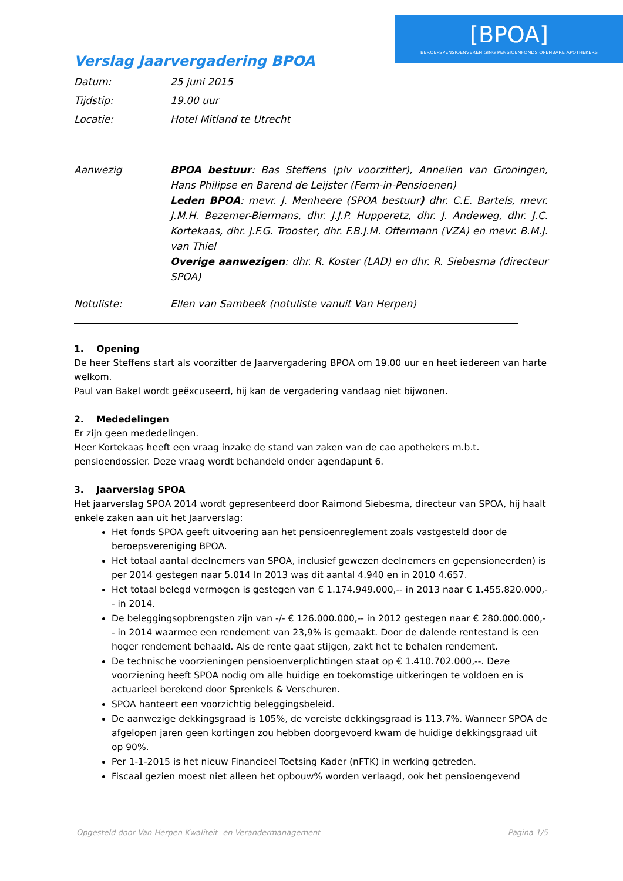[BPOA]
BEROEPSPENSIOENVERENIGING PENSIOENFONDS OPENBARE APOTHEKERS
Verslag Jaarvergadering BPOA
Datum: 25 juni 2015
Tijdstip: 19.00 uur
Locatie: Hotel Mitland te Utrecht
Aanwezig BPOA bestuur: Bas Steffens (plv voorzitter), Annelien van Groningen, Hans Philipse en Barend de Leijster (Ferm-in-Pensioenen)
Leden BPOA: mevr. J. Menheere (SPOA bestuur) dhr. C.E. Bartels, mevr. J.M.H. Bezemer-Biermans, dhr. J.J.P. Hupperetz, dhr. J. Andeweg, dhr. J.C. Kortekaas, dhr. J.F.G. Trooster, dhr. F.B.J.M. Offermann (VZA) en mevr. B.M.J. van Thiel
Overige aanwezigen: dhr. R. Koster (LAD) en dhr. R. Siebesma (directeur SPOA)
Notuliste: Ellen van Sambeek (notuliste vanuit Van Herpen)
1. Opening
De heer Steffens start als voorzitter de Jaarvergadering BPOA om 19.00 uur en heet iedereen van harte welkom.
Paul van Bakel wordt geëxcuseerd, hij kan de vergadering vandaag niet bijwonen.
2. Mededelingen
Er zijn geen mededelingen.
Heer Kortekaas heeft een vraag inzake de stand van zaken van de cao apothekers m.b.t. pensioendossier. Deze vraag wordt behandeld onder agendapunt 6.
3. Jaarverslag SPOA
Het jaarverslag SPOA 2014 wordt gepresenteerd door Raimond Siebesma, directeur van SPOA, hij haalt enkele zaken aan uit het Jaarverslag:
Het fonds SPOA geeft uitvoering aan het pensioenreglement zoals vastgesteld door de beroepsvereniging BPOA.
Het totaal aantal deelnemers van SPOA, inclusief gewezen deelnemers en gepensioneerden) is per 2014 gestegen naar 5.014 In 2013 was dit aantal 4.940 en in 2010 4.657.
Het totaal belegd vermogen is gestegen van € 1.174.949.000,-- in 2013 naar € 1.455.820.000,-- in 2014.
De beleggingsopbrengsten zijn van -/- € 126.000.000,-- in 2012 gestegen naar € 280.000.000,-- in 2014 waarmee een rendement van 23,9% is gemaakt. Door de dalende rentestand is een hoger rendement behaald. Als de rente gaat stijgen, zakt het te behalen rendement.
De technische voorzieningen pensioenverplichtingen staat op € 1.410.702.000,--. Deze voorziening heeft SPOA nodig om alle huidige en toekomstige uitkeringen te voldoen en is actuarieel berekend door Sprenkels & Verschuren.
SPOA hanteert een voorzichtig beleggingsbeleid.
De aanwezige dekkingsgraad is 105%, de vereiste dekkingsgraad is 113,7%. Wanneer SPOA de afgelopen jaren geen kortingen zou hebben doorgevoerd kwam de huidige dekkingsgraad uit op 90%.
Per 1-1-2015 is het nieuw Financieel Toetsing Kader (nFTK) in werking getreden.
Fiscaal gezien moest niet alleen het opbouw% worden verlaagd, ook het pensioengevend
Opgesteld door Van Herpen Kwaliteit- en Verandermanagement Pagina 1/5